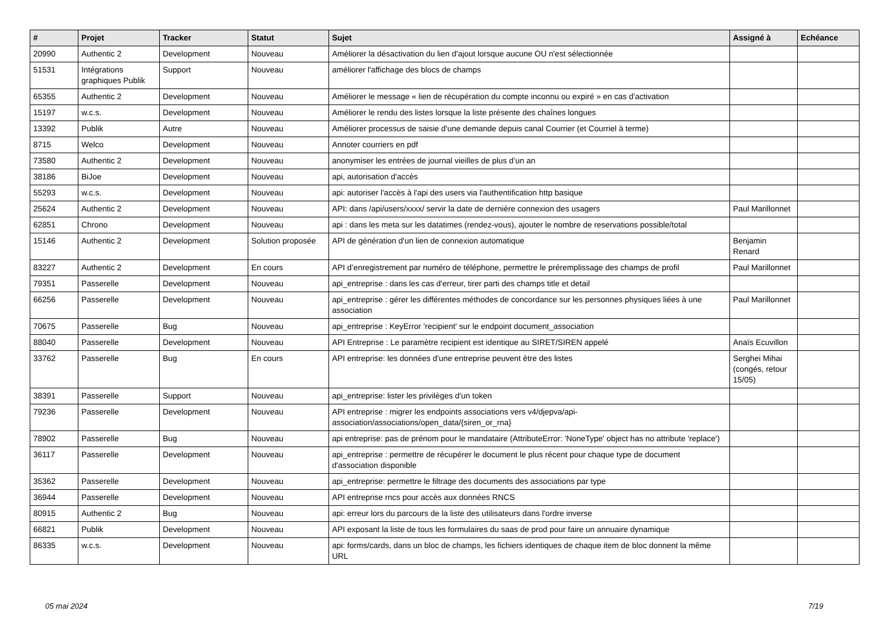| # | Projet | Tracker | Statut | Sujet | Assigné à | Echéance |
| --- | --- | --- | --- | --- | --- | --- |
| 20990 | Authentic 2 | Development | Nouveau | Améliorer la désactivation du lien d'ajout lorsque aucune OU n'est sélectionnée | | |
| 51531 | Intégrations graphiques Publik | Support | Nouveau | améliorer l'affichage des blocs de champs | | |
| 65355 | Authentic 2 | Development | Nouveau | Améliorer le message « lien de récupération du compte inconnu ou expiré » en cas d'activation | | |
| 15197 | w.c.s. | Development | Nouveau | Améliorer le rendu des listes lorsque la liste présente des chaînes longues | | |
| 13392 | Publik | Autre | Nouveau | Améliorer processus de saisie d'une demande depuis canal Courrier (et Courriel à terme) | | |
| 8715 | Welco | Development | Nouveau | Annoter courriers en pdf | | |
| 73580 | Authentic 2 | Development | Nouveau | anonymiser les entrées de journal vieilles de plus d’un an | | |
| 38186 | BiJoe | Development | Nouveau | api, autorisation d'accès | | |
| 55293 | w.c.s. | Development | Nouveau | api: autoriser l'accès à l'api des users via l'authentification http basique | | |
| 25624 | Authentic 2 | Development | Nouveau | API: dans /api/users/xxxx/ servir la date de dernière connexion des usagers | Paul Marillonnet | |
| 62851 | Chrono | Development | Nouveau | api : dans les meta sur les datatimes (rendez-vous), ajouter le nombre de reservations possible/total | | |
| 15146 | Authentic 2 | Development | Solution proposée | API de génération d'un lien de connexion automatique | Benjamin Renard | |
| 83227 | Authentic 2 | Development | En cours | API d’enregistrement par numéro de téléphone, permettre le préremplissage des champs de profil | Paul Marillonnet | |
| 79351 | Passerelle | Development | Nouveau | api_entreprise : dans les cas d'erreur, tirer parti des champs title et detail | | |
| 66256 | Passerelle | Development | Nouveau | api_entreprise : gérer les différentes méthodes de concordance sur les personnes physiques liées à une association | Paul Marillonnet | |
| 70675 | Passerelle | Bug | Nouveau | api_entreprise : KeyError 'recipient' sur le endpoint document_association | | |
| 88040 | Passerelle | Development | Nouveau | API Entreprise : Le paramètre recipient est identique au SIRET/SIREN appelé | Anaïs Ecuvillon | |
| 33762 | Passerelle | Bug | En cours | API entreprise: les données d'une entreprise peuvent être des listes | Serghei Mihai (congés, retour 15/05) | |
| 38391 | Passerelle | Support | Nouveau | api_entreprise: lister les privilèges d'un token | | |
| 79236 | Passerelle | Development | Nouveau | API entreprise : migrer les endpoints associations vers v4/djepva/api-association/associations/open_data/{siren_or_rna} | | |
| 78902 | Passerelle | Bug | Nouveau | api entreprise: pas de prénom pour le mandataire (AttributeError: 'NoneType' object has no attribute 'replace') | | |
| 36117 | Passerelle | Development | Nouveau | api_entreprise : permettre de récupérer le document le plus récent pour chaque type de document d'association disponible | | |
| 35362 | Passerelle | Development | Nouveau | api_entreprise: permettre le filtrage des documents des associations par type | | |
| 36944 | Passerelle | Development | Nouveau | API entreprise rncs pour accès aux données RNCS | | |
| 80915 | Authentic 2 | Bug | Nouveau | api: erreur lors du parcours de la liste des utilisateurs dans l'ordre inverse | | |
| 66821 | Publik | Development | Nouveau | API exposant la liste de tous les formulaires du saas de prod pour faire un annuaire dynamique | | |
| 86335 | w.c.s. | Development | Nouveau | api: forms/cards, dans un bloc de champs, les fichiers identiques de chaque item de bloc donnent la même URL | | |
05 mai 2024 7/19